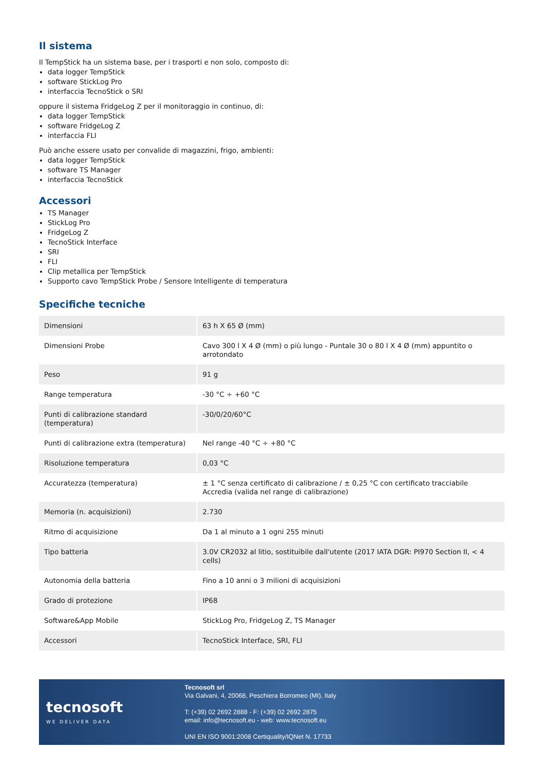Il sistema
Il TempStick ha un sistema base, per i trasporti e non solo, composto di:
data logger TempStick
software StickLog Pro
interfaccia TecnoStick o SRI
oppure il sistema FridgeLog Z per il monitoraggio in continuo, di:
data logger TempStick
software FridgeLog Z
interfaccia FLI
Può anche essere usato per convalide di magazzini, frigo, ambienti:
data logger TempStick
software TS Manager
interfaccia TecnoStick
Accessori
TS Manager
StickLog Pro
FridgeLog Z
TecnoStick Interface
SRI
FLI
Clip metallica per TempStick
Supporto cavo TempStick Probe / Sensore Intelligente di temperatura
Specifiche tecniche
| Dimensioni | 63 h X 65 Ø (mm) |
| Dimensioni Probe | Cavo 300 l X 4 Ø (mm) o più lungo - Puntale 30 o 80 l X 4 Ø (mm) appuntito o arrotondato |
| Peso | 91 g |
| Range temperatura | -30 °C ÷ +60 °C |
| Punti di calibrazione standard (temperatura) | -30/0/20/60°C |
| Punti di calibrazione extra (temperatura) | Nel range -40 °C ÷ +80 °C |
| Risoluzione temperatura | 0,03 °C |
| Accuratezza (temperatura) | ± 1 °C senza certificato di calibrazione / ± 0,25 °C con certificato tracciabile Accredia (valida nel range di calibrazione) |
| Memoria (n. acquisizioni) | 2.730 |
| Ritmo di acquisizione | Da 1 al minuto a 1 ogni 255 minuti |
| Tipo batteria | 3.0V CR2032 al litio, sostituibile dall'utente (2017 IATA DGR: PI970 Section II, < 4 cells) |
| Autonomia della batteria | Fino a 10 anni o 3 milioni di acquisizioni |
| Grado di protezione | IP68 |
| Software&App Mobile | StickLog Pro, FridgeLog Z, TS Manager |
| Accessori | TecnoStick Interface, SRI, FLI |
tecnosoft
WE DELIVER DATA
Tecnosoft srl
Via Galvani, 4, 20068, Peschiera Borromeo (MI), Italy
T: (+39) 02 2692 2888 - F: (+39) 02 2692 2875
email: info@tecnosoft.eu - web: www.tecnosoft.eu
UNI EN ISO 9001:2008 Certiquality/IQNet N. 17733